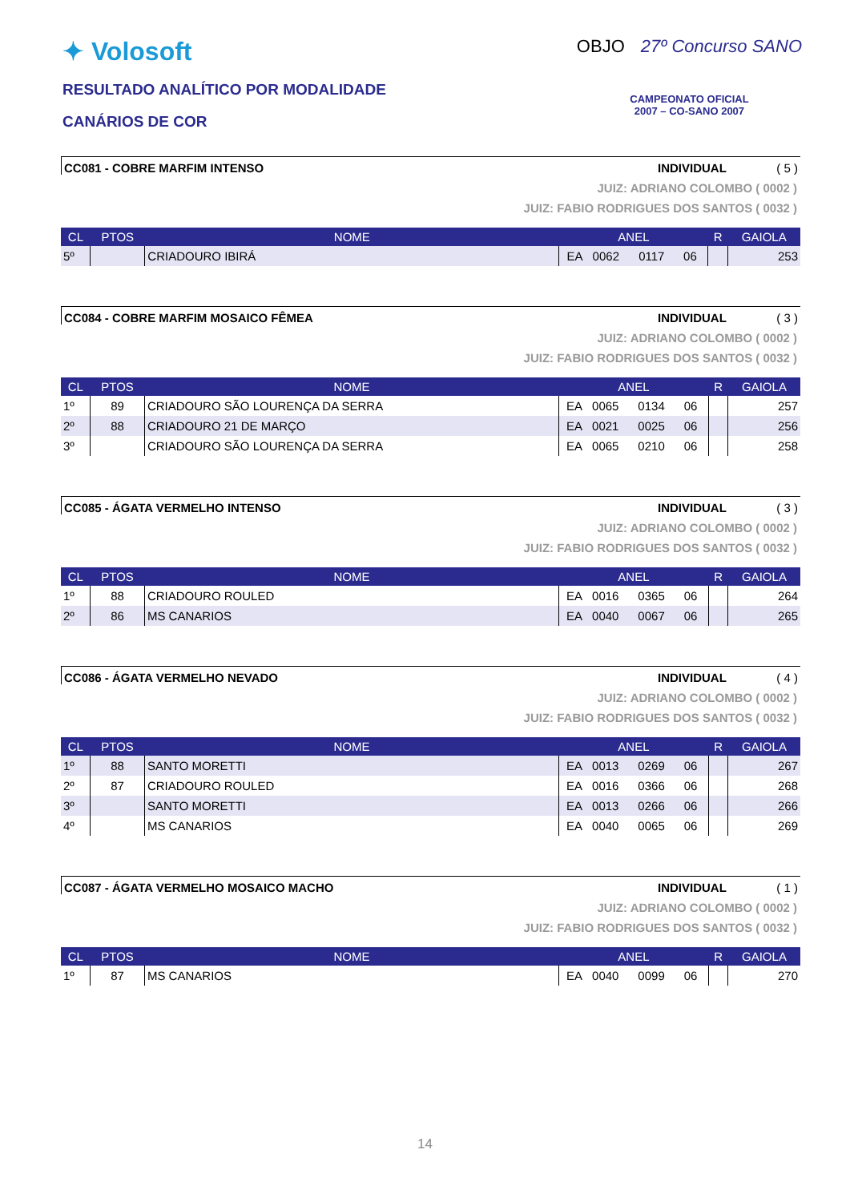✦ Volosoft
RESULTADO ANALÍTICO POR MODALIDADE
CANÁRIOS DE COR
OBJO 27º Concurso SANO
CAMPEONATO OFICIAL
2007 – CO-SANO 2007
CC081 - COBRE MARFIM INTENSO INDIVIDUAL ( 5 )
JUIZ: ADRIANO COLOMBO ( 0002 )
JUIZ: FABIO RODRIGUES DOS SANTOS ( 0032 )
| CL | PTOS | NOME | ANEL | | | | R | GAIOLA |
| --- | --- | --- | --- | --- | --- | --- | --- | --- |
| 5º | | CRIADOURO IBIRÁ | EA | 0062 | 0117 | 06 | | 253 |
CC084 - COBRE MARFIM MOSAICO FÊMEA INDIVIDUAL ( 3 )
JUIZ: ADRIANO COLOMBO ( 0002 )
JUIZ: FABIO RODRIGUES DOS SANTOS ( 0032 )
| CL | PTOS | NOME | ANEL | | | | R | GAIOLA |
| --- | --- | --- | --- | --- | --- | --- | --- | --- |
| 1º | 89 | CRIADOURO SÃO LOURENÇA DA SERRA | EA | 0065 | 0134 | 06 | | 257 |
| 2º | 88 | CRIADOURO 21 DE MARÇO | EA | 0021 | 0025 | 06 | | 256 |
| 3º | | CRIADOURO SÃO LOURENÇA DA SERRA | EA | 0065 | 0210 | 06 | | 258 |
CC085 - ÁGATA VERMELHO INTENSO INDIVIDUAL ( 3 )
JUIZ: ADRIANO COLOMBO ( 0002 )
JUIZ: FABIO RODRIGUES DOS SANTOS ( 0032 )
| CL | PTOS | NOME | ANEL | | | | R | GAIOLA |
| --- | --- | --- | --- | --- | --- | --- | --- | --- |
| 1º | 88 | CRIADOURO ROULED | EA | 0016 | 0365 | 06 | | 264 |
| 2º | 86 | MS CANARIOS | EA | 0040 | 0067 | 06 | | 265 |
CC086 - ÁGATA VERMELHO NEVADO INDIVIDUAL ( 4 )
JUIZ: ADRIANO COLOMBO ( 0002 )
JUIZ: FABIO RODRIGUES DOS SANTOS ( 0032 )
| CL | PTOS | NOME | ANEL | | | | R | GAIOLA |
| --- | --- | --- | --- | --- | --- | --- | --- | --- |
| 1º | 88 | SANTO MORETTI | EA | 0013 | 0269 | 06 | | 267 |
| 2º | 87 | CRIADOURO ROULED | EA | 0016 | 0366 | 06 | | 268 |
| 3º | | SANTO MORETTI | EA | 0013 | 0266 | 06 | | 266 |
| 4º | | MS CANARIOS | EA | 0040 | 0065 | 06 | | 269 |
CC087 - ÁGATA VERMELHO MOSAICO MACHO INDIVIDUAL ( 1 )
JUIZ: ADRIANO COLOMBO ( 0002 )
JUIZ: FABIO RODRIGUES DOS SANTOS ( 0032 )
| CL | PTOS | NOME | ANEL | | | | R | GAIOLA |
| --- | --- | --- | --- | --- | --- | --- | --- | --- |
| 1º | 87 | MS CANARIOS | EA | 0040 | 0099 | 06 | | 270 |
14